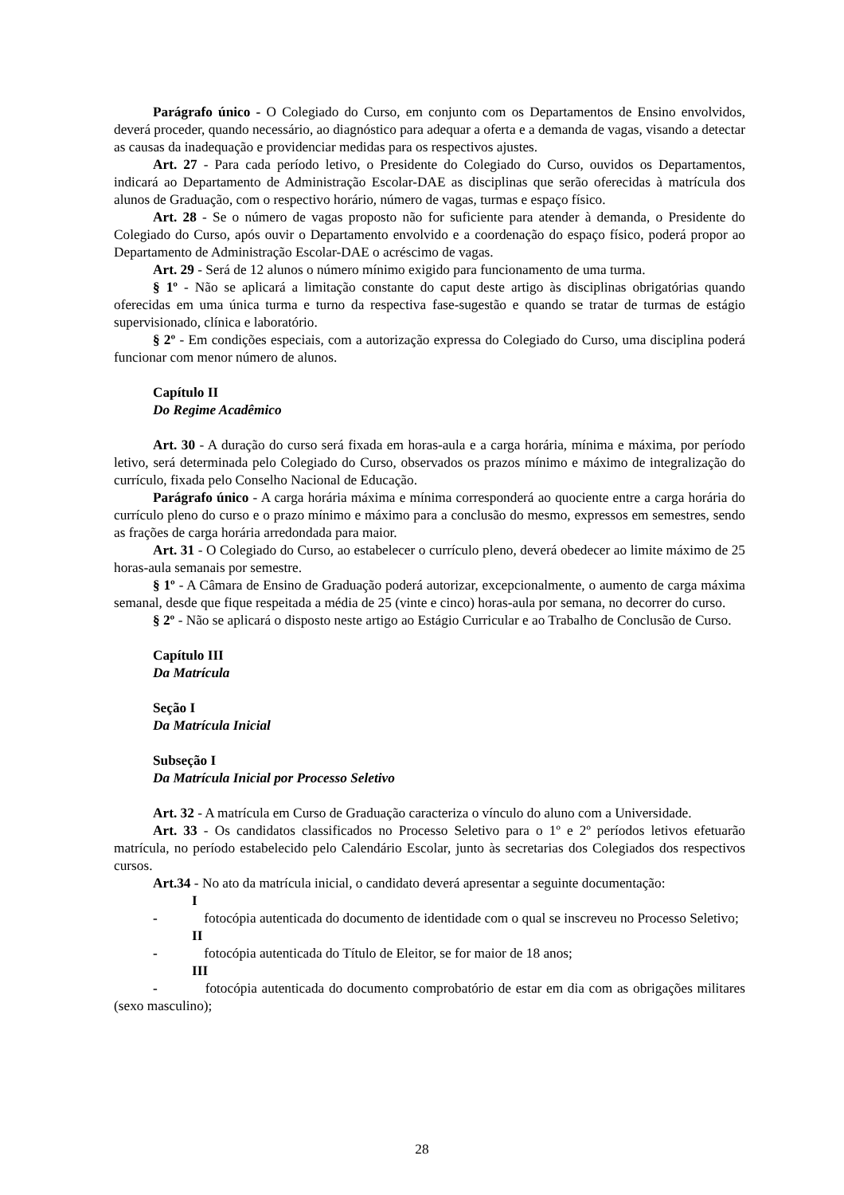Parágrafo único - O Colegiado do Curso, em conjunto com os Departamentos de Ensino envolvidos, deverá proceder, quando necessário, ao diagnóstico para adequar a oferta e a demanda de vagas, visando a detectar as causas da inadequação e providenciar medidas para os respectivos ajustes.
Art. 27 - Para cada período letivo, o Presidente do Colegiado do Curso, ouvidos os Departamentos, indicará ao Departamento de Administração Escolar-DAE as disciplinas que serão oferecidas à matrícula dos alunos de Graduação, com o respectivo horário, número de vagas, turmas e espaço físico.
Art. 28 - Se o número de vagas proposto não for suficiente para atender à demanda, o Presidente do Colegiado do Curso, após ouvir o Departamento envolvido e a coordenação do espaço físico, poderá propor ao Departamento de Administração Escolar-DAE o acréscimo de vagas.
Art. 29 - Será de 12 alunos o número mínimo exigido para funcionamento de uma turma.
§ 1º - Não se aplicará a limitação constante do caput deste artigo às disciplinas obrigatórias quando oferecidas em uma única turma e turno da respectiva fase-sugestão e quando se tratar de turmas de estágio supervisionado, clínica e laboratório.
§ 2º - Em condições especiais, com a autorização expressa do Colegiado do Curso, uma disciplina poderá funcionar com menor número de alunos.
Capítulo II
Do Regime Acadêmico
Art. 30 - A duração do curso será fixada em horas-aula e a carga horária, mínima e máxima, por período letivo, será determinada pelo Colegiado do Curso, observados os prazos mínimo e máximo de integralização do currículo, fixada pelo Conselho Nacional de Educação.
Parágrafo único - A carga horária máxima e mínima corresponderá ao quociente entre a carga horária do currículo pleno do curso e o prazo mínimo e máximo para a conclusão do mesmo, expressos em semestres, sendo as frações de carga horária arredondada para maior.
Art. 31 - O Colegiado do Curso, ao estabelecer o currículo pleno, deverá obedecer ao limite máximo de 25 horas-aula semanais por semestre.
§ 1º - A Câmara de Ensino de Graduação poderá autorizar, excepcionalmente, o aumento de carga máxima semanal, desde que fique respeitada a média de 25 (vinte e cinco) horas-aula por semana, no decorrer do curso.
§ 2º - Não se aplicará o disposto neste artigo ao Estágio Curricular e ao Trabalho de Conclusão de Curso.
Capítulo III
Da Matrícula
Seção I
Da Matrícula Inicial
Subseção I
Da Matrícula Inicial por Processo Seletivo
Art. 32 - A matrícula em Curso de Graduação caracteriza o vínculo do aluno com a Universidade.
Art. 33 - Os candidatos classificados no Processo Seletivo para o 1º e 2º períodos letivos efetuarão matrícula, no período estabelecido pelo Calendário Escolar, junto às secretarias dos Colegiados dos respectivos cursos.
Art.34 - No ato da matrícula inicial, o candidato deverá apresentar a seguinte documentação:
I - fotocópia autenticada do documento de identidade com o qual se inscreveu no Processo Seletivo;
II - fotocópia autenticada do Título de Eleitor, se for maior de 18 anos;
III - fotocópia autenticada do documento comprobatório de estar em dia com as obrigações militares (sexo masculino);
28